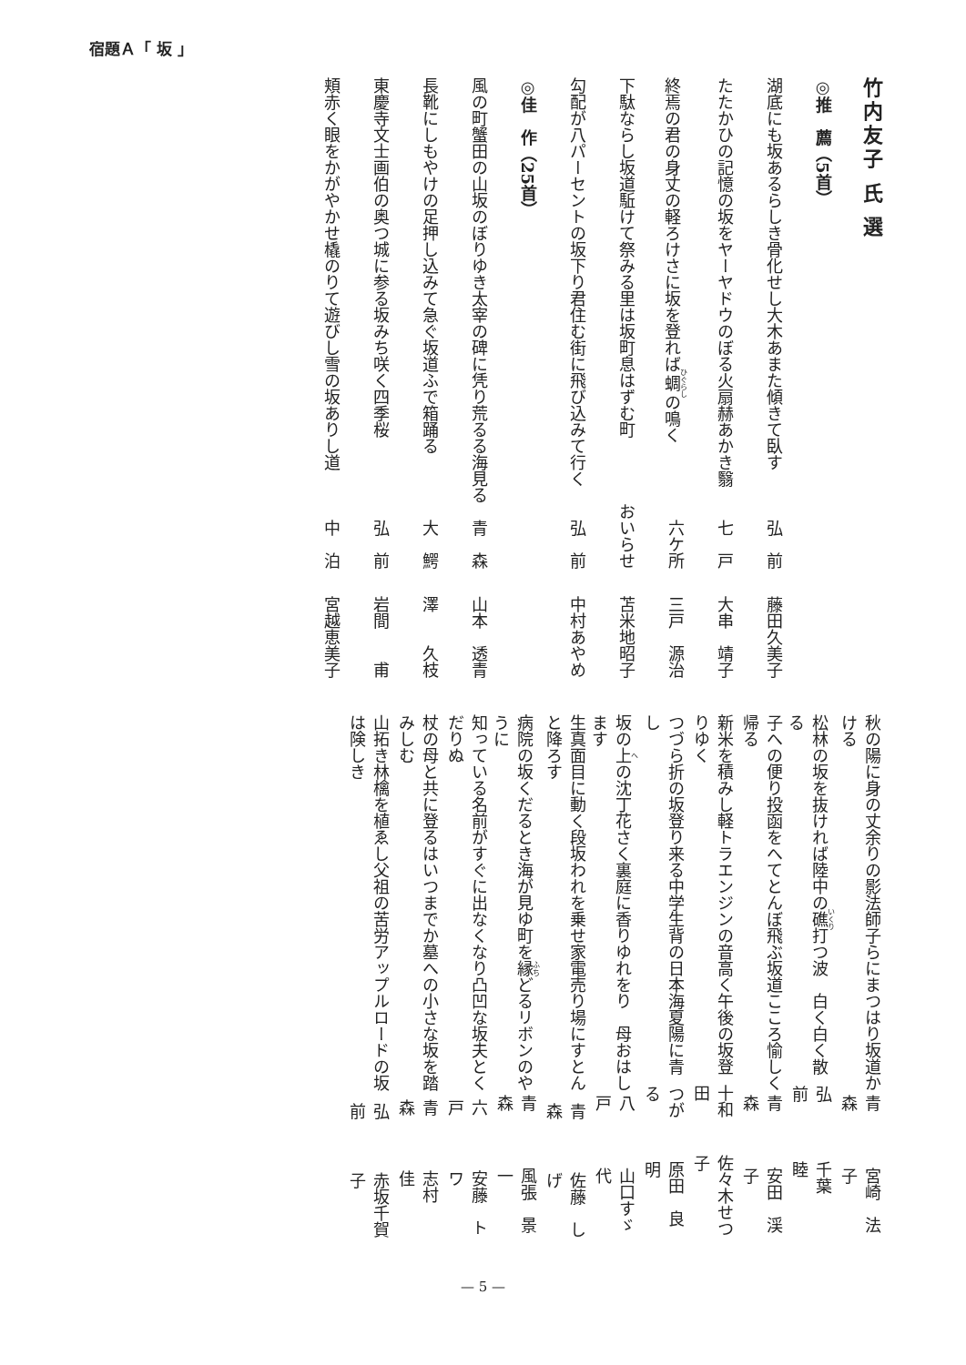宿題Ａ「 坂 」
竹内友子 氏 選
◎推　薦（5首）
湖底にも坂あるらしき骨化せし大木あまた傾きて臥す 弘　前 藤田久美子
たたかひの記憶の坂をヤーヤドウのぼる火扇赫あかき翳 七　戸 大串　靖子
終焉の君の身丈の軽ろけさに坂を登れば蜩の鳴く 六ケ所 三戸　源治
下駄ならし坂道駈けて祭みる里は坂町息はずむ町 おいらせ 苫米地昭子
勾配が八パーセントの坂下り君住む街に飛び込みて行く 弘　前 中村あやめ
◎佳　作（25首）
風の町蟹田の山坂のぼりゆき太宰の碑に凭り荒るる海見る 青　森 山本　透青
長靴にしもやけの足押し込みて急ぐ坂道ふで箱踊る 大　鰐 澤　　久枝
東慶寺文士画伯の奥つ城に参る坂みち咲く四季桜 弘　前 岩間　　甫
頬赤く眼をかがやかせ橇のりて遊びし雪の坂ありし道 中　泊 宮越恵美子
秋の陽に身の丈余りの影法師子らにまつはり坂道かける 青　森 宮崎　法子
松林の坂を抜ければ陸中の礁打つ波　白く白く散る 弘　前 千葉　　睦
子への便り投函をへてとんぼ飛ぶ坂道こころ愉しく帰る 青　森 安田　渓子
新米を積みし軽トラエンジンの音高く午後の坂登りゆく 十和田 佐々木せつ子
つづら折の坂登り来る中学生背の日本海夏陽に青し つがる 原田　良明
坂の上の沈丁花さく裏庭に香りゆれをり　母おはします 八　戸 山口すゞ代
生真面目に動く段坂われを乗せ家電売り場にすとんと降ろす 青　森 佐藤　しげ
病院の坂くだるとき海が見ゆ町を縁どるリボンのやうに 青　森 風張　景一
知っている名前がすぐに出なくなり凸凹な坂夫とくだりぬ 六　戸 安藤　トワ
杖の母と共に登るはいつまでか墓への小さな坂を踏みしむ 青　森 志村　　佳
山拓き林檎を植ゑし父祖の苦労アップルロードの坂は険しき 弘　前 赤坂千賀子
— 5 —